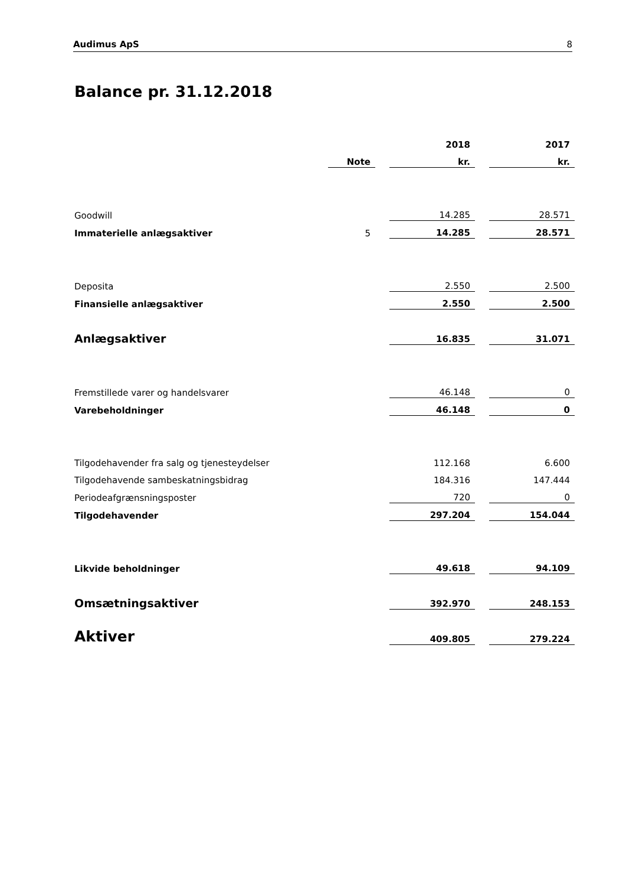Audimus ApS 8
Balance pr. 31.12.2018
| | | | 2018 | | 2017 |
| | Note | | kr. | | kr. |
| Goodwill | | | 14.285 | | 28.571 |
| Immaterielle anlægsaktiver | 5 | | 14.285 | | 28.571 |
| Deposita | | | 2.550 | | 2.500 |
| Finansielle anlægsaktiver | | | 2.550 | | 2.500 |
| Anlægsaktiver | | | 16.835 | | 31.071 |
| Fremstillede varer og handelsvarer | | | 46.148 | | 0 |
| Varebeholdninger | | | 46.148 | | 0 |
| Tilgodehavender fra salg og tjenesteydelser | | | 112.168 | | 6.600 |
| Tilgodehavende sambeskatningsbidrag | | | 184.316 | | 147.444 |
| Periodeafgrænsningsposter | | | 720 | | 0 |
| Tilgodehavender | | | 297.204 | | 154.044 |
| Likvide beholdninger | | | 49.618 | | 94.109 |
| Omsætningsaktiver | | | 392.970 | | 248.153 |
| Aktiver | | | 409.805 | | 279.224 |